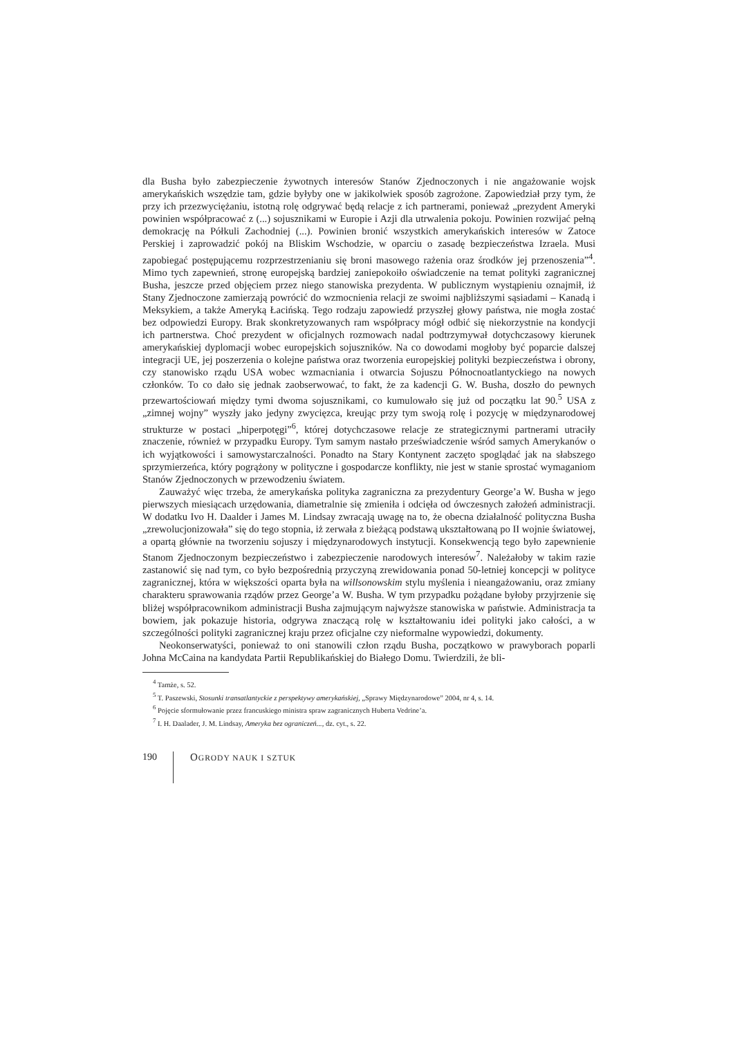dla Busha było zabezpieczenie żywotnych interesów Stanów Zjednoczonych i nie angażowanie wojsk amerykańskich wszędzie tam, gdzie byłyby one w jakikolwiek sposób zagrożone. Zapowiedział przy tym, że przy ich przezwyciężaniu, istotną rolę odgrywać będą relacje z ich partnerami, ponieważ „prezydent Ameryki powinien współpracować z (...) sojusznikami w Europie i Azji dla utrwalenia pokoju. Powinien rozwijać pełną demokrację na Półkuli Zachodniej (...). Powinien bronić wszystkich amerykańskich interesów w Zatoce Perskiej i zaprowadzić pokój na Bliskim Wschodzie, w oparciu o zasadę bezpieczeństwa Izraela. Musi zapobiegać postępującemu rozprzestrzenianiu się broni masowego rażenia oraz środków jej przenoszenia”<sup>4</sup>. Mimo tych zapewnień, stronę europejską bardziej zaniepokoiło oświadczenie na temat polityki zagranicznej Busha, jeszcze przed objęciem przez niego stanowiska prezydenta. W publicznym wystąpieniu oznajmił, iż Stany Zjednoczone zamierzają powrócić do wzmocnienia relacji ze swoimi najbliższymi sąsiadami – Kanadą i Meksykiem, a także Ameryką Łacińską. Tego rodzaju zapowiedź przyszłej głowy państwa, nie mogła zostać bez odpowiedzi Europy. Brak skonkretyzowanych ram współpracy mógł odbić się niekorzystnie na kondycji ich partnerstwa. Choć prezydent w oficjalnych rozmowach nadal podtrzymywał dotychczasowy kierunek amerykańskiej dyplomacji wobec europejskich sojuszników. Na co dowodami mogłoby być poparcie dalszej integracji UE, jej poszerzenia o kolejne państwa oraz tworzenia europejskiej polityki bezpieczeństwa i obrony, czy stanowisko rządu USA wobec wzmacniania i otwarcia Sojuszu Północnoatlantyckiego na nowych członków. To co dało się jednak zaobserwować, to fakt, że za kadencji G. W. Busha, doszło do pewnych przewartościowań między tymi dwoma sojusznikami, co kumulowało się już od początku lat 90.<sup>5</sup> USA z „zimnej wojny” wyszły jako jedyny zwycięzca, kreując przy tym swoją rolę i pozycję w międzynarodowej strukturze w postaci „hiperpotęgi”<sup>6</sup>, której dotychczasowe relacje ze strategicznymi partnerami utraciły znaczenie, również w przypadku Europy. Tym samym nastało przeświadczenie wśród samych Amerykanów o ich wyjątkowości i samowystarczalności. Ponadto na Stary Kontynent zaczęto spoglądać jak na słabszego sprzymierzeńca, który pogrążony w polityczne i gospodarcze konflikty, nie jest w stanie sprostać wymaganiom Stanów Zjednoczonych w przewodzeniu światem.
Zauważyć więc trzeba, że amerykańska polityka zagraniczna za prezydentury George’a W. Busha w jego pierwszych miesiącach urzędowania, diametralnie się zmieniła i odcięła od ówczesnych założeń administracji. W dodatku Ivo H. Daalder i James M. Lindsay zwracają uwagę na to, że obecna działalność polityczna Busha „zrewolucjonizowała” się do tego stopnia, iż zerwała z bieżącą podstawą ukształtowaną po II wojnie światowej, a opartą głównie na tworzeniu sojuszy i międzynarodowych instytucji. Konsekwencją tego było zapewnienie Stanom Zjednoczonym bezpieczeństwo i zabezpieczenie narodowych interesów<sup>7</sup>. Należałoby w takim razie zastanowić się nad tym, co było bezpośrednią przyczyną zrewidowania ponad 50-letniej koncepcji w polityce zagranicznej, która w większości oparta była na willsonowskim stylu myślenia i nieangażowaniu, oraz zmiany charakteru sprawowania rządów przez George’a W. Busha. W tym przypadku pożądane byłoby przyjrzenie się bliżej współpracownikom administracji Busha zajmującym najwyższe stanowiska w państwie. Administracja ta bowiem, jak pokazuje historia, odgrywa znaczącą rolę w kształtowaniu idei polityki jako całości, a w szczególności polityki zagranicznej kraju przez oficjalne czy nieformalne wypowiedzi, dokumenty.
Neokonserwatyści, ponieważ to oni stanowili człon rządu Busha, początkowo w prawyborach poparli Johna McCaina na kandydata Partii Republikańskiej do Białego Domu. Twierdzili, że bli-
<sup>4</sup> Tamże, s. 52.
<sup>5</sup> T. Paszewski, Stosunki transatlantyckie z perspektywy amerykańskiej, „Sprawy Międzynarodowe” 2004, nr 4, s. 14.
<sup>6</sup> Pojęcie sformułowanie przez francuskiego ministra spraw zagranicznych Huberta Vedrine’a.
<sup>7</sup> I. H. Daalader, J. M. Lindsay, Ameryka bez ograniczeń..., dz. cyt., s. 22.
190 OGRODY NAUK I SZTUK